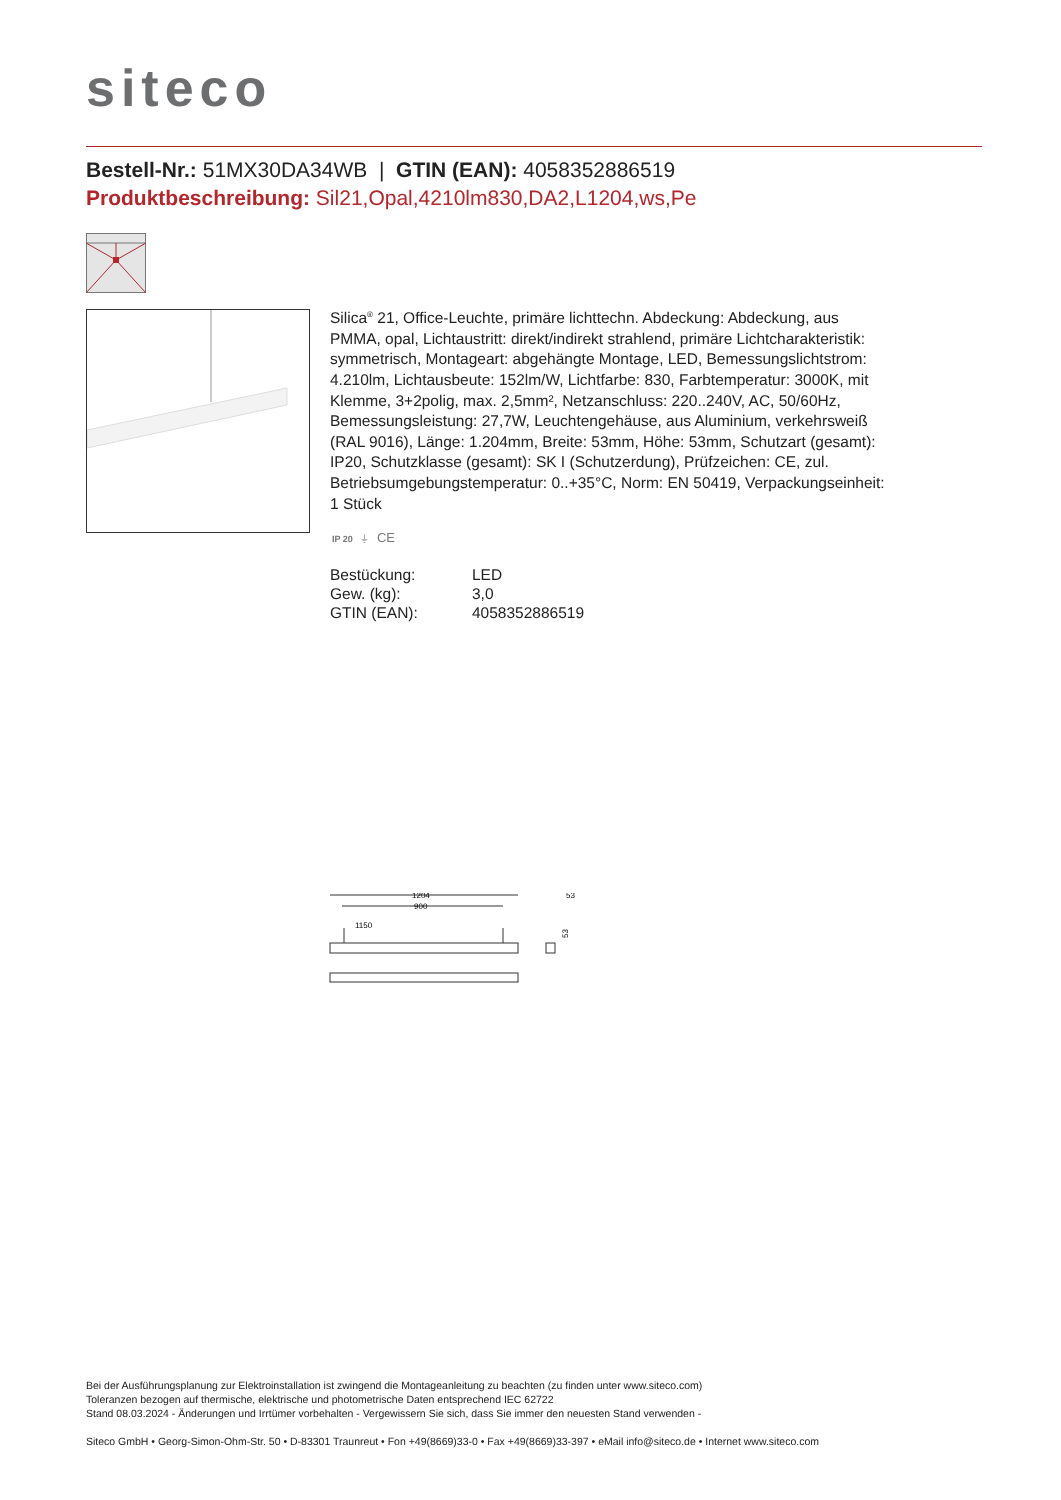siteco
Bestell-Nr.: 51MX30DA34WB | GTIN (EAN): 4058352886519
Produktbeschreibung: Sil21,Opal,4210lm830,DA2,L1204,ws,Pe
Silica<sup>®</sup> 21, Office-Leuchte, primäre lichttechn. Abdeckung: Abdeckung, aus PMMA, opal, Lichtaustritt: direkt/indirekt strahlend, primäre Lichtcharakteristik: symmetrisch, Montageart: abgehängte Montage, LED, Bemessungslichtstrom: 4.210lm, Lichtausbeute: 152lm/W, Lichtfarbe: 830, Farbtemperatur: 3000K, mit Klemme, 3+2polig, max. 2,5mm², Netzanschluss: 220..240V, AC, 50/60Hz, Bemessungsleistung: 27,7W, Leuchtengehäuse, aus Aluminium, verkehrsweiß (RAL 9016), Länge: 1.204mm, Breite: 53mm, Höhe: 53mm, Schutzart (gesamt): IP20, Schutzklasse (gesamt): SK I (Schutzerdung), Prüfzeichen: CE, zul. Betriebsumgebungstemperatur: 0..+35°C, Norm: EN 50419, Verpackungseinheit: 1 Stück
IP 20 ⏚ CE
| Bestückung: | LED |
| Gew. (kg): | 3,0 |
| GTIN (EAN): | 4058352886519 |
1204
900
1150
53
53
Bei der Ausführungsplanung zur Elektroinstallation ist zwingend die Montageanleitung zu beachten (zu finden unter www.siteco.com)
Toleranzen bezogen auf thermische, elektrische und photometrische Daten entsprechend IEC 62722
Stand 08.03.2024 - Änderungen und Irrtümer vorbehalten - Vergewissern Sie sich, dass Sie immer den neuesten Stand verwenden -
Siteco GmbH • Georg-Simon-Ohm-Str. 50 • D-83301 Traunreut • Fon +49(8669)33-0 • Fax +49(8669)33-397 • eMail info@siteco.de • Internet www.siteco.com